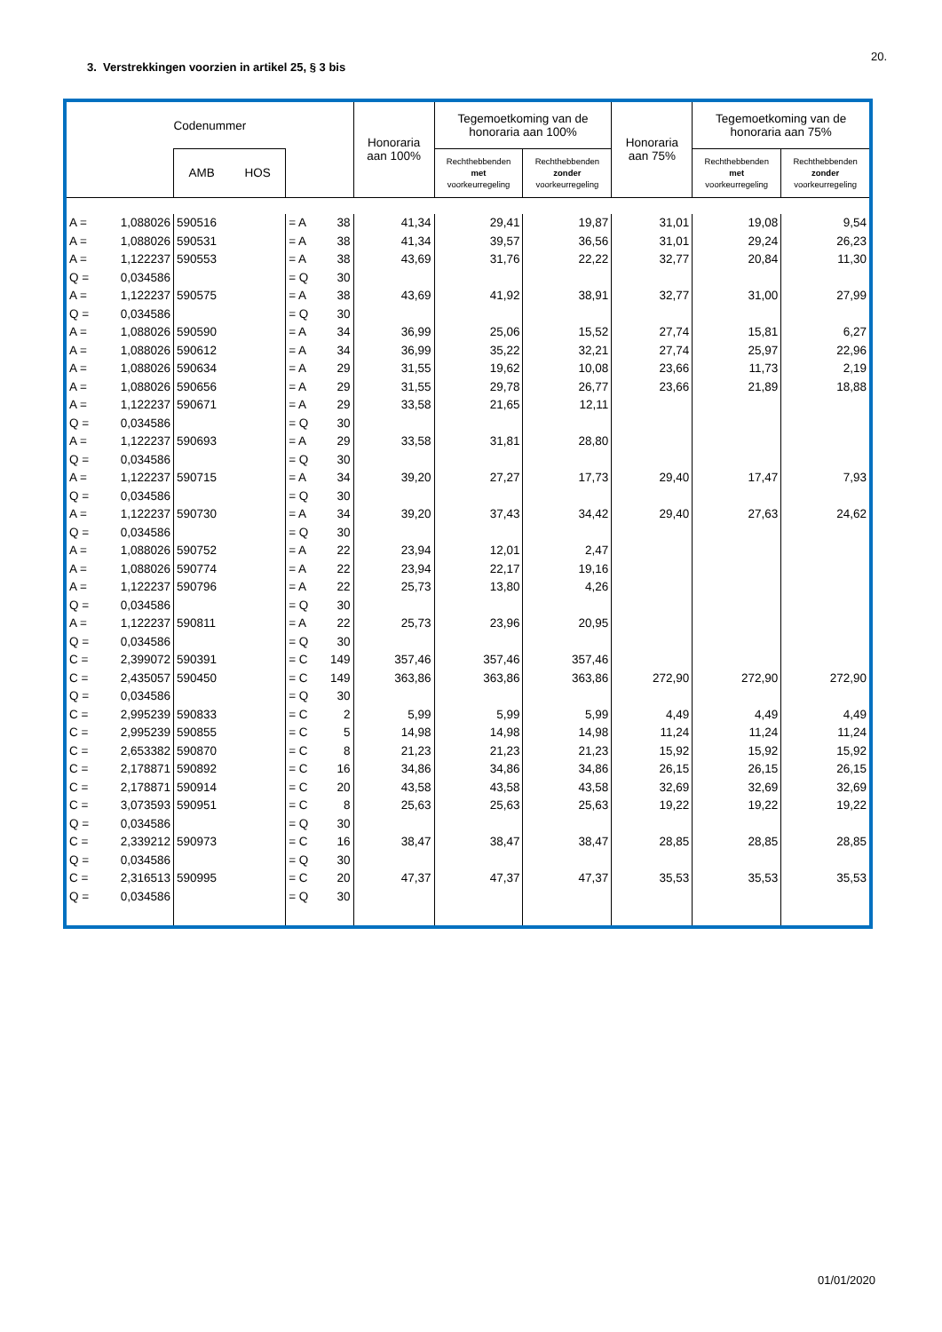20.
3. Verstrekkingen voorzien in artikel 25, § 3 bis
| Codenummer | | | | | | Honoraria aan 100% | Tegemoetkoming van de honoraria aan 100% | | Honoraria aan 75% | Tegemoetkoming van de honoraria aan 75% | |
| --- | --- | --- | --- | --- | --- | --- | --- | --- | --- | --- | --- |
| | | AMB HOS | | | | | Rechthebbenden met voorkeurregeling | Rechthebbenden zonder voorkeurregeling | | Rechthebbenden met voorkeurregeling | Rechthebbenden zonder voorkeurregeling |
| A = | 1,088026 | 590516 | | = A | 38 | 41,34 | 29,41 | 19,87 | 31,01 | 19,08 | 9,54 |
| A = | 1,088026 | 590531 | | = A | 38 | 41,34 | 39,57 | 36,56 | 31,01 | 29,24 | 26,23 |
| A = | 1,122237 | 590553 | | = A | 38 | 43,69 | 31,76 | 22,22 | 32,77 | 20,84 | 11,30 |
| Q = | 0,034586 | | | = Q | 30 | | | | | | |
| A = | 1,122237 | 590575 | | = A | 38 | 43,69 | 41,92 | 38,91 | 32,77 | 31,00 | 27,99 |
| Q = | 0,034586 | | | = Q | 30 | | | | | | |
| A = | 1,088026 | 590590 | | = A | 34 | 36,99 | 25,06 | 15,52 | 27,74 | 15,81 | 6,27 |
| A = | 1,088026 | 590612 | | = A | 34 | 36,99 | 35,22 | 32,21 | 27,74 | 25,97 | 22,96 |
| A = | 1,088026 | 590634 | | = A | 29 | 31,55 | 19,62 | 10,08 | 23,66 | 11,73 | 2,19 |
| A = | 1,088026 | 590656 | | = A | 29 | 31,55 | 29,78 | 26,77 | 23,66 | 21,89 | 18,88 |
| A = | 1,122237 | 590671 | | = A | 29 | 33,58 | 21,65 | 12,11 | | | |
| Q = | 0,034586 | | | = Q | 30 | | | | | | |
| A = | 1,122237 | 590693 | | = A | 29 | 33,58 | 31,81 | 28,80 | | | |
| Q = | 0,034586 | | | = Q | 30 | | | | | | |
| A = | 1,122237 | 590715 | | = A | 34 | 39,20 | 27,27 | 17,73 | 29,40 | 17,47 | 7,93 |
| Q = | 0,034586 | | | = Q | 30 | | | | | | |
| A = | 1,122237 | 590730 | | = A | 34 | 39,20 | 37,43 | 34,42 | 29,40 | 27,63 | 24,62 |
| Q = | 0,034586 | | | = Q | 30 | | | | | | |
| A = | 1,088026 | 590752 | | = A | 22 | 23,94 | 12,01 | 2,47 | | | |
| A = | 1,088026 | 590774 | | = A | 22 | 23,94 | 22,17 | 19,16 | | | |
| A = | 1,122237 | 590796 | | = A | 22 | 25,73 | 13,80 | 4,26 | | | |
| Q = | 0,034586 | | | = Q | 30 | | | | | | |
| A = | 1,122237 | 590811 | | = A | 22 | 25,73 | 23,96 | 20,95 | | | |
| Q = | 0,034586 | | | = Q | 30 | | | | | | |
| C = | 2,399072 | 590391 | | = C | 149 | 357,46 | 357,46 | 357,46 | | | |
| C = | 2,435057 | 590450 | | = C | 149 | 363,86 | 363,86 | 363,86 | 272,90 | 272,90 | 272,90 |
| Q = | 0,034586 | | | = Q | 30 | | | | | | |
| C = | 2,995239 | 590833 | | = C | 2 | 5,99 | 5,99 | 5,99 | 4,49 | 4,49 | 4,49 |
| C = | 2,995239 | 590855 | | = C | 5 | 14,98 | 14,98 | 14,98 | 11,24 | 11,24 | 11,24 |
| C = | 2,653382 | 590870 | | = C | 8 | 21,23 | 21,23 | 21,23 | 15,92 | 15,92 | 15,92 |
| C = | 2,178871 | 590892 | | = C | 16 | 34,86 | 34,86 | 34,86 | 26,15 | 26,15 | 26,15 |
| C = | 2,178871 | 590914 | | = C | 20 | 43,58 | 43,58 | 43,58 | 32,69 | 32,69 | 32,69 |
| C = | 3,073593 | 590951 | | = C | 8 | 25,63 | 25,63 | 25,63 | 19,22 | 19,22 | 19,22 |
| Q = | 0,034586 | | | = Q | 30 | | | | | | |
| C = | 2,339212 | 590973 | | = C | 16 | 38,47 | 38,47 | 38,47 | 28,85 | 28,85 | 28,85 |
| Q = | 0,034586 | | | = Q | 30 | | | | | | |
| C = | 2,316513 | 590995 | | = C | 20 | 47,37 | 47,37 | 47,37 | 35,53 | 35,53 | 35,53 |
| Q = | 0,034586 | | | = Q | 30 | | | | | | |
01/01/2020